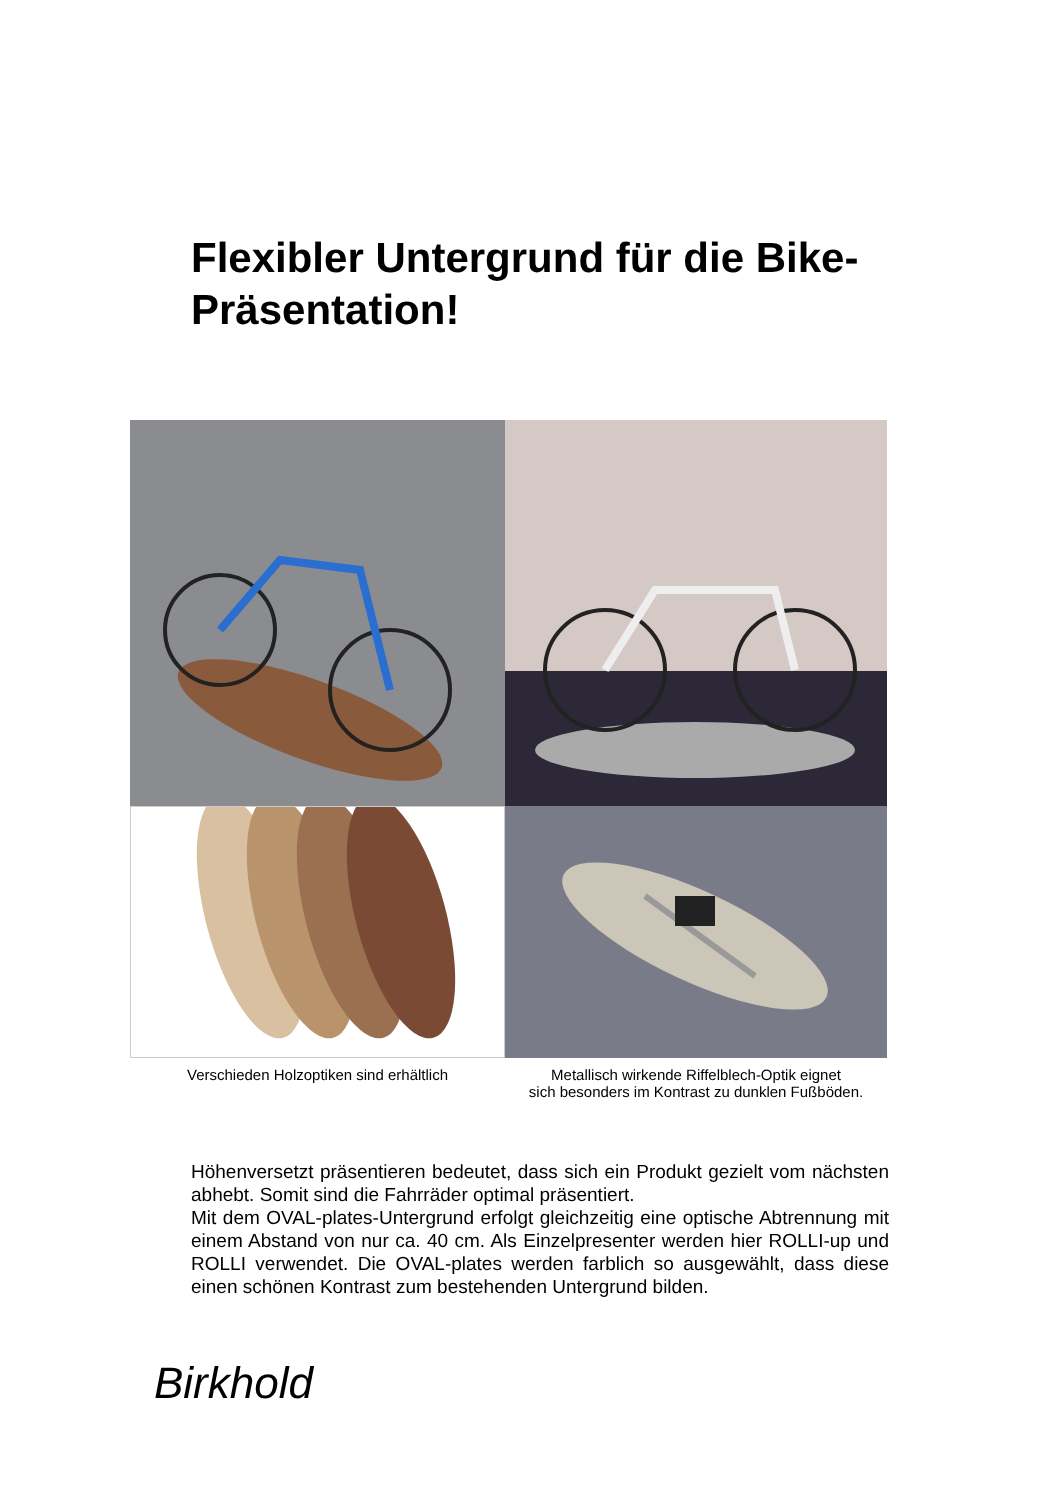Flexibler Untergrund für die Bike-Präsentation!
Verschieden Holzoptiken sind erhältlich Metallisch wirkende Riffelblech-Optik eignet
sich besonders im Kontrast zu dunklen Fußböden.
Höhenversetzt präsentieren bedeutet, dass sich ein Produkt gezielt vom nächsten abhebt. Somit sind die Fahrräder optimal präsentiert.
Mit dem OVAL-plates-Untergrund erfolgt gleichzeitig eine optische Abtrennung mit einem Abstand von nur ca. 40 cm. Als Einzelpresenter werden hier ROLLI-up und ROLLI verwendet. Die OVAL-plates werden farblich so ausgewählt, dass diese einen schönen Kontrast zum bestehenden Untergrund bilden.
Birkhold